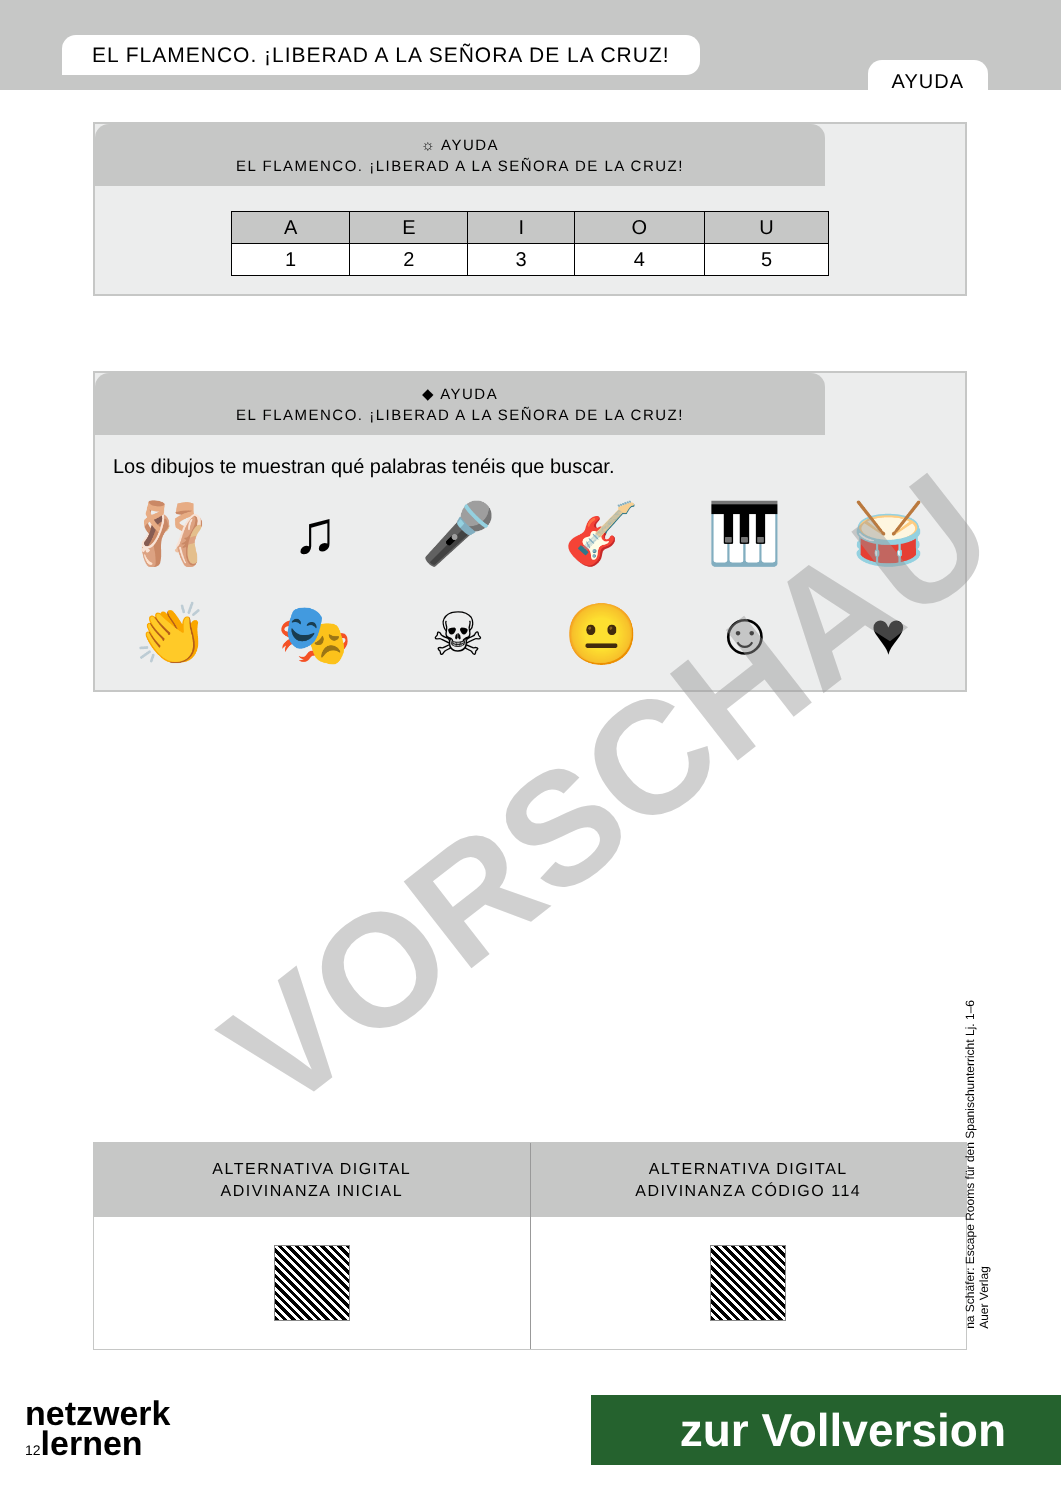EL FLAMENCO. ¡LIBERAD A LA SEÑORA DE LA CRUZ!
AYUDA
☼ AYUDA
EL FLAMENCO. ¡LIBERAD A LA SEÑORA DE LA CRUZ!
| A | E | I | O | U |
| --- | --- | --- | --- | --- |
| 1 | 2 | 3 | 4 | 5 |
◆ AYUDA
EL FLAMENCO. ¡LIBERAD A LA SEÑORA DE LA CRUZ!
Los dibujos te muestran qué palabras tenéis que buscar.
🩰 ♫ 🎤 🎸 🎹 🥁 👏 🎭 ☠ 😐 ☺ ♥
ALTERNATIVA DIGITAL
ADIVINANZA INICIAL
ALTERNATIVA DIGITAL
ADIVINANZA CÓDIGO 114
na Schäfer: Escape Rooms für den Spanischunterricht Lj. 1–6
Auer Verlag
VORSCHAU
netzwerk
12lernen
zur Vollversion